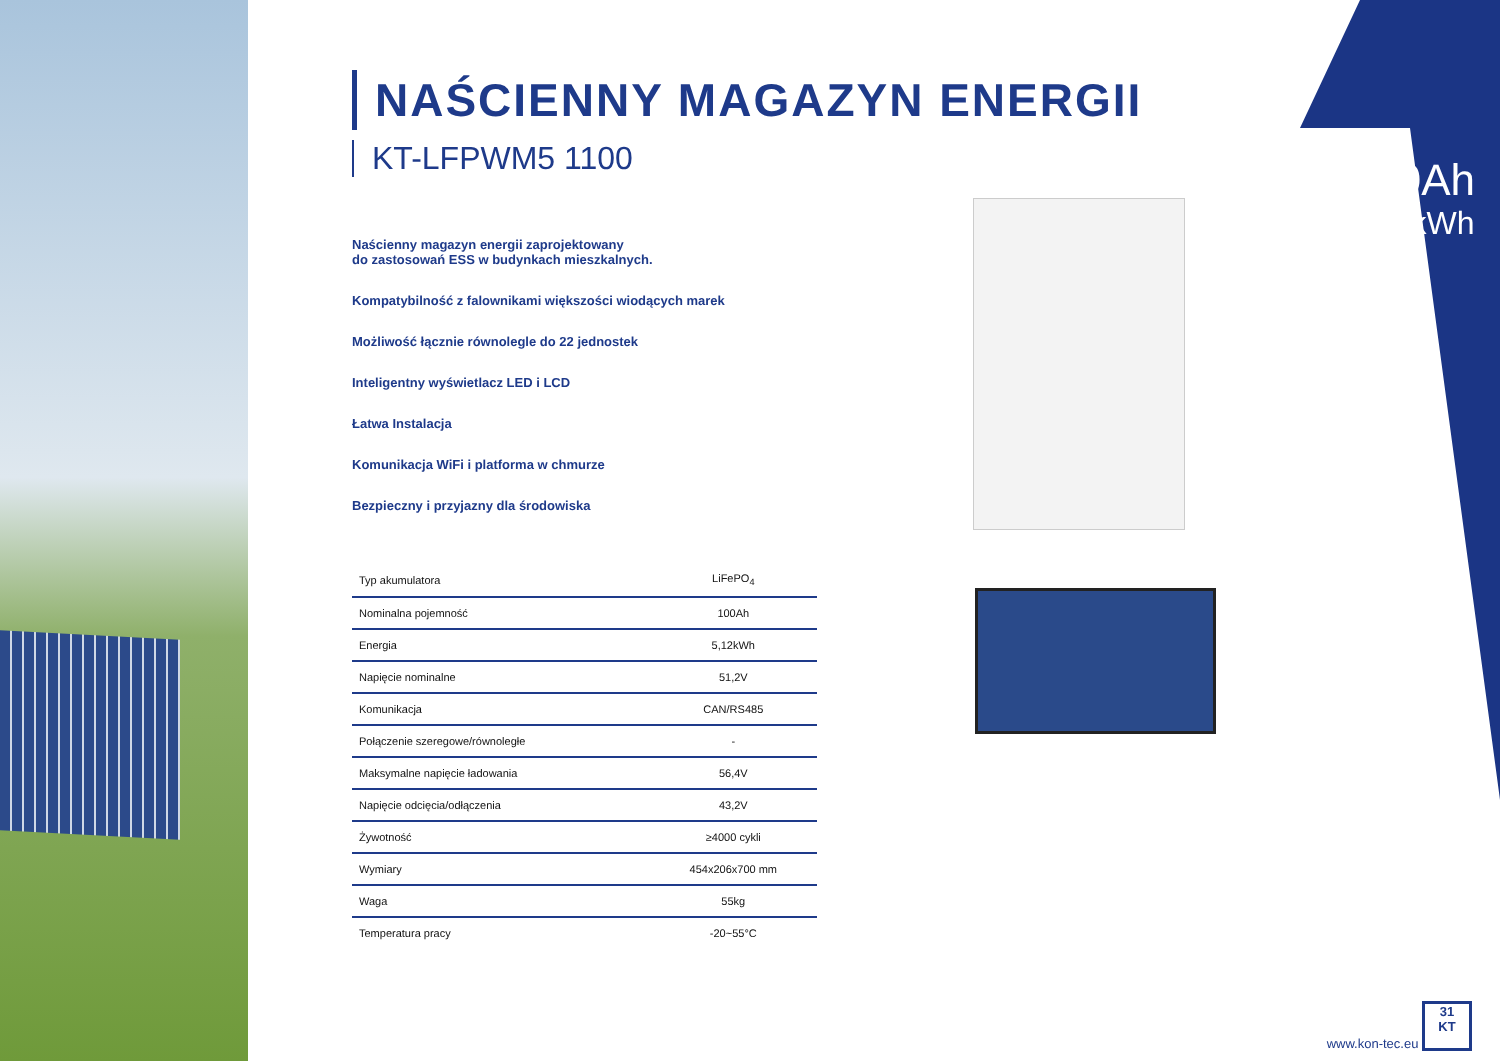100Ah
5,12kWh
NAŚCIENNY MAGAZYN ENERGII
KT-LFPWM5 1100
Naścienny magazyn energii zaprojektowany
do zastosowań ESS w budynkach mieszkalnych.
Kompatybilność z falownikami większości wiodących marek
Możliwość łącznie równolegle do 22 jednostek
Inteligentny wyświetlacz LED i LCD
Łatwa Instalacja
Komunikacja WiFi i platforma w chmurze
Bezpieczny i przyjazny dla środowiska
| Typ akumulatora | LiFePO<sub>4</sub> |
| Nominalna pojemność | 100Ah |
| Energia | 5,12kWh |
| Napięcie nominalne | 51,2V |
| Komunikacja | CAN/RS485 |
| Połączenie szeregowe/równoległe | - |
| Maksymalne napięcie ładowania | 56,4V |
| Napięcie odcięcia/odłączenia | 43,2V |
| Żywotność | ≥4000 cykli |
| Wymiary | 454x206x700 mm |
| Waga | 55kg |
| Temperatura pracy | -20~55°C |
www.kon-tec.eu 31
KT